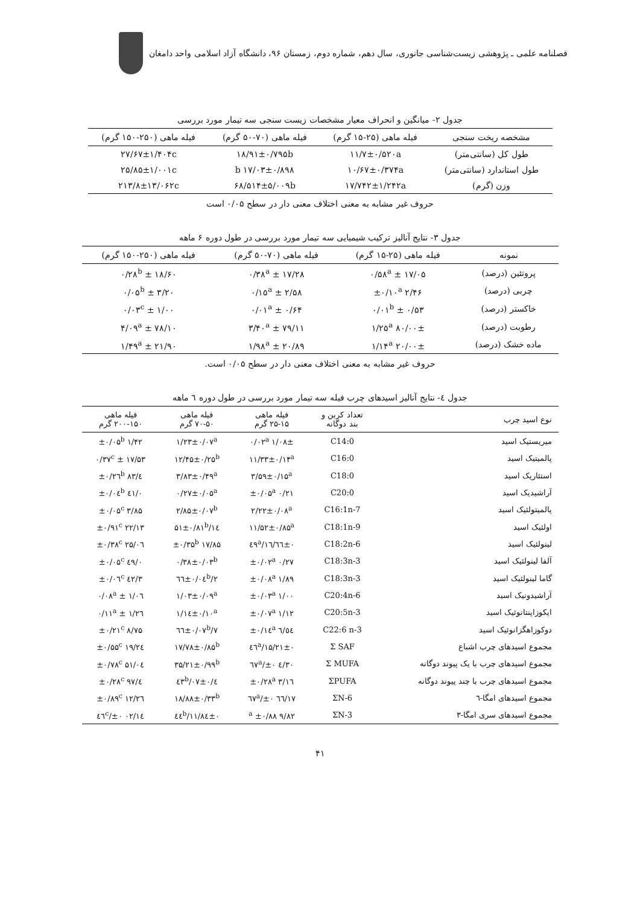فصلنامه علمی ـ پژوهشی زیست‌شناسی جانوری، سال دهم، شماره دوم، زمستان ۹۶، دانشگاه آزاد اسلامی واحد دامغان
جدول ۲- میانگین و انحراف معیار مشخصات زیست سنجی سه تیمار مورد بررسی
| مشخصه ریخت سنجی | فیله ماهی (۲۵-۱۵ گرم) | فیله ماهی (۷۰-۵۰ گرم) | فیله ماهی (۲۵۰-۱۵۰ گرم) |
| --- | --- | --- | --- |
| طول کل (سانتی‌متر) | ۱۱/۷±۰/۵۲۰a | ۱۸/۹۱±۰/۷۹۵b | ۲۷/۶۷±۱/۴۰۴c |
| طول استاندارد (سانتی‌متر) | ۱۰/۶۷±۰/۳۷۴a | ۱۷/۰۳±۰/۸۹۸ b | ۲۵/۸۵±۱/۰۰۱c |
| وزن (گرم) | ۱۷/۷۴۲±۱/۲۴۲a | ۶۸/۵۱۴±۵/۰۰۹b | ۲۱۳/۸±۱۳/۰۶۲c |
حروف غیر مشابه به معنی اختلاف معنی دار در سطح ۰/۰۵ است
جدول ۳- نتایج آنالیز ترکیب شیمیایی سه تیمار مورد بررسی در طول دوره ۶ ماهه
| نمونه | فیله ماهی (۲۵-۱۵ گرم) | فیله ماهی (۷۰-۵۰ گرم) | فیله ماهی (۲۵۰-۱۵۰ گرم) |
| --- | --- | --- | --- |
| پروتئین (درصد) | ۱۷/۰۵ ± ۰/۵۸<sup>a</sup> | ۱۷/۲۸ ± ۰/۳۸<sup>a</sup> | ۱۸/۶۰ ± ۰/۲۸<sup>b</sup> |
| چربی (درصد) | ۲/۴۶ ±۰/۱۰<sup>a</sup> | ۲/۵۸ ± ۰/۱۵<sup>a</sup> | ۳/۲۰ ± ۰/۰۵<sup>b</sup> |
| خاکستر (درصد) | ۰/۵۳ ± ۰/۰۱<sup>b</sup> | ۰/۶۴ ± ۰/۰۱<sup>a</sup> | ۱/۰۰ ± ۰/۰۳<sup>c</sup> |
| رطوبت (درصد) | ۸۰/۰۰± ۱/۲۵<sup>a</sup> | ۷۹/۱۱ ± ۳/۴۰<sup>a</sup> | ۷۸/۱۰ ± ۴/۰۹<sup>a</sup> |
| ماده خشک (درصد) | ۲۰/۰۰± ۱/۱۴<sup>a</sup> | ۲۰/۸۹ ± ۱/۹۸<sup>a</sup> | ۲۱/۹۰ ± ۱/۴۹<sup>a</sup> |
حروف غیر مشابه به معنی اختلاف معنی دار در سطح ۰/۰۵ است.
جدول ٤- نتایج آنالیز اسیدهای چرب فیله سه تیمار مورد بررسی در طول دوره ٦ ماهه
| نوع اسید چرب | تعداد کربن و بند دوگانه | فیله ماهی ۲۵-۱۵ گرم | فیله ماهی ۷۰-۵۰ گرم | فیله ماهی ۲۰۰-۱۵۰ گرم |
| --- | --- | --- | --- | --- |
| میریستیک اسید | C14:0 | ۱/۰۸± ۰/۰۲<sup>a</sup> | ۱/۲۳±۰/۰۷<sup>a</sup> | ۱/۴۲ ±۰/۰۵<sup>b</sup> |
| پالمیتیک اسید | C16:0 | ۱۱/۳۳±۰/۱۴<sup>a</sup> | ۱۲/۴۵±۰/۲۵<sup>b</sup> | ۱۷/۵۳ ± ۰/۳۷<sup>c</sup> |
| استئاریک اسید | C18:0 | ۳/۵۹±۰/۱۵<sup>a</sup> | ۳/۸۳±۰/۴۹<sup>a</sup> | ٤/۸۳ ±۰/۲٦<sup>b</sup> |
| آراشیدیک اسید | C20:0 | ۰/۲۱ ±۰/۰۵<sup>a</sup> | ۰/۲۷±۰/۰۵<sup>a</sup> | ۰/٤۱ ±۰/۰٤<sup>b</sup> |
| پالمیتولئیک اسید | C16:1n-7 | ۲/۲۲±۰/۰۸<sup>a</sup> | ۲/۸۵±۰/۰۷<sup>b</sup> | ۳/۸۵ ±۰/۰۵<sup>c</sup> |
| اولئیک اسید | C18:1n-9 | ۱۱/۵۲±۰/۸۵<sup>a</sup> | ۱٤/۵۱±۰/۸۱<sup>b</sup> | ۲۲/۱۳ ±۰/۹۱<sup>c</sup> |
| لینولئیک اسید | C18:2n-6 | ۱٦/٦٦±۰/٤۹<sup>a</sup> | ۱۷/۸۵ ±۰/۳۵<sup>b</sup> | ۲۵/۰٦ ±۰/۳۸<sup>c</sup> |
| آلفا لینولئیک اسید | C18:3n-3 | ۰/۲۷ ±۰/۰۲<sup>a</sup> | ۰/۳۸±۰/۰۳<sup>b</sup> | ۰/٤۹ ±۰/۰۵<sup>c</sup> |
| گاما لینولئیک اسید | C18:3n-3 | ۱/۸۹ ±۰/۰۸<sup>a</sup> | ۲/٦٦±۰/۰٤<sup>b</sup> | ۳/٤۲ ±۰/۰٦<sup>c</sup> |
| آراشیدونیک اسید | C20:4n-6 | ۱/۰۰ ±۰/۰۳<sup>a</sup> | ۱/۰۳±۰/۰۹<sup>a</sup> | ۱/۰٦ ± ۰/۰۸<sup>a</sup> |
| ایکوزاپنتانوئیک اسید | C20:5n-3 | ۱/۱۲ ±۰/۰۷<sup>a</sup> | ۱/۱٤±۰/۱۰<sup>a</sup> | ۱/۲٦ ± ۰/۱۱<sup>a</sup> |
| دوکوزاهگزانوئیک اسید | C22:6 n-3 | ٦/٥٤ ±۰/۱٤<sup>a</sup> | ۷/٦٦±۰/۰۷<sup>b</sup> | ۸/۷۵ ±۰/۲۱<sup>c</sup> |
| مجموع اسیدهای چرب اشباع | Σ SAF | ۱۵/۲۱±۰/٤٦<sup>a</sup> | ۱۷/۷۸±۰/۸۵<sup>b</sup> | ۲٤/۱۹ ±۰/۵۵<sup>c</sup> |
| مجموع اسیدهای چرب با یک پیوند دوگانه | Σ MUFA | ۳۰/٤ ±۰/٦۷<sup>a</sup> | ۳۵/۲۱±۰/۹۹<sup>b</sup> | ۵۱/۰٤ ±۰/۷۸<sup>c</sup> |
| مجموع اسیدهای چرب با چند پیوند دوگانه | ΣPUFA | ۳/۱٦ ±۰/۲۸<sup>a</sup> | ٤/۰۷±۰/٤۳<sup>b</sup> | ٤/۹۷ ±۰/۲۸<sup>c</sup> |
| مجموع اسیدهای امگا-٦ | ΣN-6 | ۱۷/٦٦ ±۰/٦۷<sup>a</sup> | ۱۸/۸۸±۰/۳۳<sup>b</sup> | ۲٦/۱۲ ±۰/۸۹<sup>c</sup> |
| مجموع اسیدهای سری امگا-۳ | ΣN-3 | ۹/۸۲ ±۰/۸۸ <sup>a</sup> | ۱۱/۸٤±۰/٤٤<sup>b</sup> | ۱٤/۰۲ ±۰/٤٦<sup>c</sup> |
۴۱